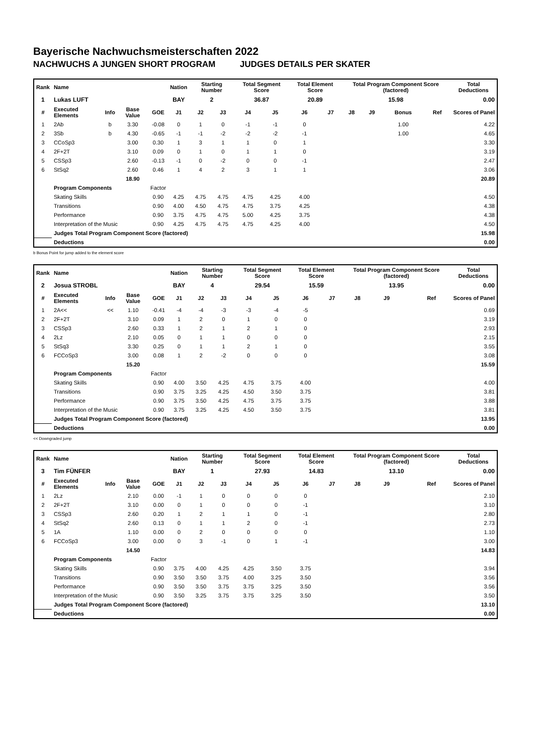Bayerische Nachwuchsmeisterschaften 2022
NACHWUCHS A JUNGEN SHORT PROGRAM JUDGES DETAILS PER SKATER
| Rank | Name | | | | Nation | Starting Number | | Total Segment Score | | Total Element Score | | Total Program Component Score (factored) | | | | Total Deductions |
| --- | --- | --- | --- | --- | --- | --- | --- | --- | --- | --- | --- | --- | --- | --- | --- | --- |
| 1 | Lukas LUFT | | | | BAY | 2 | | 36.87 | | 20.89 | | 15.98 | | | | 0.00 |
| # | Executed Elements | Info | Base Value | GOE | J1 | J2 | J3 | J4 | J5 | J6 | J7 | J8 | J9 | Bonus | Ref | Scores of Panel |
| 1 | 2Ab | b | 3.30 | -0.08 | 0 | 1 | 0 | -1 | -1 | 0 | | | | 1.00 | | 4.22 |
| 2 | 3Sb | b | 4.30 | -0.65 | -1 | -1 | -2 | -2 | -2 | -1 | | | | 1.00 | | 4.65 |
| 3 | CCoSp3 | | 3.00 | 0.30 | 1 | 3 | 1 | 1 | 0 | 1 | | | | | | 3.30 |
| 4 | 2F+2T | | 3.10 | 0.09 | 0 | 1 | 0 | 1 | 1 | 0 | | | | | | 3.19 |
| 5 | CSSp3 | | 2.60 | -0.13 | -1 | 0 | -2 | 0 | 0 | -1 | | | | | | 2.47 |
| 6 | StSq2 | | 2.60 | 0.46 | 1 | 4 | 2 | 3 | 1 | 1 | | | | | | 3.06 |
| | | | 18.90 | | | | | | | | | | | | | 20.89 |
| | Program Components | | | Factor | | | | | | | | | | | | |
| | Skating Skills | | | 0.90 | 4.25 | 4.75 | 4.75 | 4.75 | 4.25 | 4.00 | | | | | | 4.50 |
| | Transitions | | | 0.90 | 4.00 | 4.50 | 4.75 | 4.75 | 3.75 | 4.25 | | | | | | 4.38 |
| | Performance | | | 0.90 | 3.75 | 4.75 | 4.75 | 5.00 | 4.25 | 3.75 | | | | | | 4.38 |
| | Interpretation of the Music | | | 0.90 | 4.25 | 4.75 | 4.75 | 4.75 | 4.25 | 4.00 | | | | | | 4.50 |
| | Judges Total Program Component Score (factored) | | | | | | | | | | | | | | | 15.98 |
| | Deductions | | | | | | | | | | | | | | | 0.00 |
b Bonus Point for jump added to the element score
| Rank | Name | | | | Nation | Starting Number | | Total Segment Score | | Total Element Score | | Total Program Component Score (factored) | | | | Total Deductions |
| --- | --- | --- | --- | --- | --- | --- | --- | --- | --- | --- | --- | --- | --- | --- | --- | --- |
| 2 | Josua STROBL | | | | BAY | 4 | | 29.54 | | 15.59 | | 13.95 | | | | 0.00 |
| # | Executed Elements | Info | Base Value | GOE | J1 | J2 | J3 | J4 | J5 | J6 | J7 | J8 | J9 | | Ref | Scores of Panel |
| 1 | 2A<< | << | 1.10 | -0.41 | -4 | -4 | -3 | -3 | -4 | -5 | | | | | | 0.69 |
| 2 | 2F+2T | | 3.10 | 0.09 | 1 | 2 | 0 | 1 | 0 | 0 | | | | | | 3.19 |
| 3 | CSSp3 | | 2.60 | 0.33 | 1 | 2 | 1 | 2 | 1 | 0 | | | | | | 2.93 |
| 4 | 2Lz | | 2.10 | 0.05 | 0 | 1 | 1 | 0 | 0 | 0 | | | | | | 2.15 |
| 5 | StSq3 | | 3.30 | 0.25 | 0 | 1 | 1 | 2 | 1 | 0 | | | | | | 3.55 |
| 6 | FCCoSp3 | | 3.00 | 0.08 | 1 | 2 | -2 | 0 | 0 | 0 | | | | | | 3.08 |
| | | | 15.20 | | | | | | | | | | | | | 15.59 |
| | Program Components | | | Factor | | | | | | | | | | | | |
| | Skating Skills | | | 0.90 | 4.00 | 3.50 | 4.25 | 4.75 | 3.75 | 4.00 | | | | | | 4.00 |
| | Transitions | | | 0.90 | 3.75 | 3.25 | 4.25 | 4.50 | 3.50 | 3.75 | | | | | | 3.81 |
| | Performance | | | 0.90 | 3.75 | 3.50 | 4.25 | 4.75 | 3.75 | 3.75 | | | | | | 3.88 |
| | Interpretation of the Music | | | 0.90 | 3.75 | 3.25 | 4.25 | 4.50 | 3.50 | 3.75 | | | | | | 3.81 |
| | Judges Total Program Component Score (factored) | | | | | | | | | | | | | | | 13.95 |
| | Deductions | | | | | | | | | | | | | | | 0.00 |
<< Downgraded jump
| Rank | Name | | | | Nation | Starting Number | | Total Segment Score | | Total Element Score | | Total Program Component Score (factored) | | | | Total Deductions |
| --- | --- | --- | --- | --- | --- | --- | --- | --- | --- | --- | --- | --- | --- | --- | --- | --- |
| 3 | Tim FÜNFER | | | | BAY | 1 | | 27.93 | | 14.83 | | 13.10 | | | | 0.00 |
| # | Executed Elements | Info | Base Value | GOE | J1 | J2 | J3 | J4 | J5 | J6 | J7 | J8 | J9 | | Ref | Scores of Panel |
| 1 | 2Lz | | 2.10 | 0.00 | -1 | 1 | 0 | 0 | 0 | 0 | | | | | | 2.10 |
| 2 | 2F+2T | | 3.10 | 0.00 | 0 | 1 | 0 | 0 | 0 | -1 | | | | | | 3.10 |
| 3 | CSSp3 | | 2.60 | 0.20 | 1 | 2 | 1 | 1 | 0 | -1 | | | | | | 2.80 |
| 4 | StSq2 | | 2.60 | 0.13 | 0 | 1 | 1 | 2 | 0 | -1 | | | | | | 2.73 |
| 5 | 1A | | 1.10 | 0.00 | 0 | 2 | 0 | 0 | 0 | 0 | | | | | | 1.10 |
| 6 | FCCoSp3 | | 3.00 | 0.00 | 0 | 3 | -1 | 0 | 1 | -1 | | | | | | 3.00 |
| | | | 14.50 | | | | | | | | | | | | | 14.83 |
| | Program Components | | | Factor | | | | | | | | | | | | |
| | Skating Skills | | | 0.90 | 3.75 | 4.00 | 4.25 | 4.25 | 3.50 | 3.75 | | | | | | 3.94 |
| | Transitions | | | 0.90 | 3.50 | 3.50 | 3.75 | 4.00 | 3.25 | 3.50 | | | | | | 3.56 |
| | Performance | | | 0.90 | 3.50 | 3.50 | 3.75 | 3.75 | 3.25 | 3.50 | | | | | | 3.56 |
| | Interpretation of the Music | | | 0.90 | 3.50 | 3.25 | 3.75 | 3.75 | 3.25 | 3.50 | | | | | | 3.50 |
| | Judges Total Program Component Score (factored) | | | | | | | | | | | | | | | 13.10 |
| | Deductions | | | | | | | | | | | | | | | 0.00 |